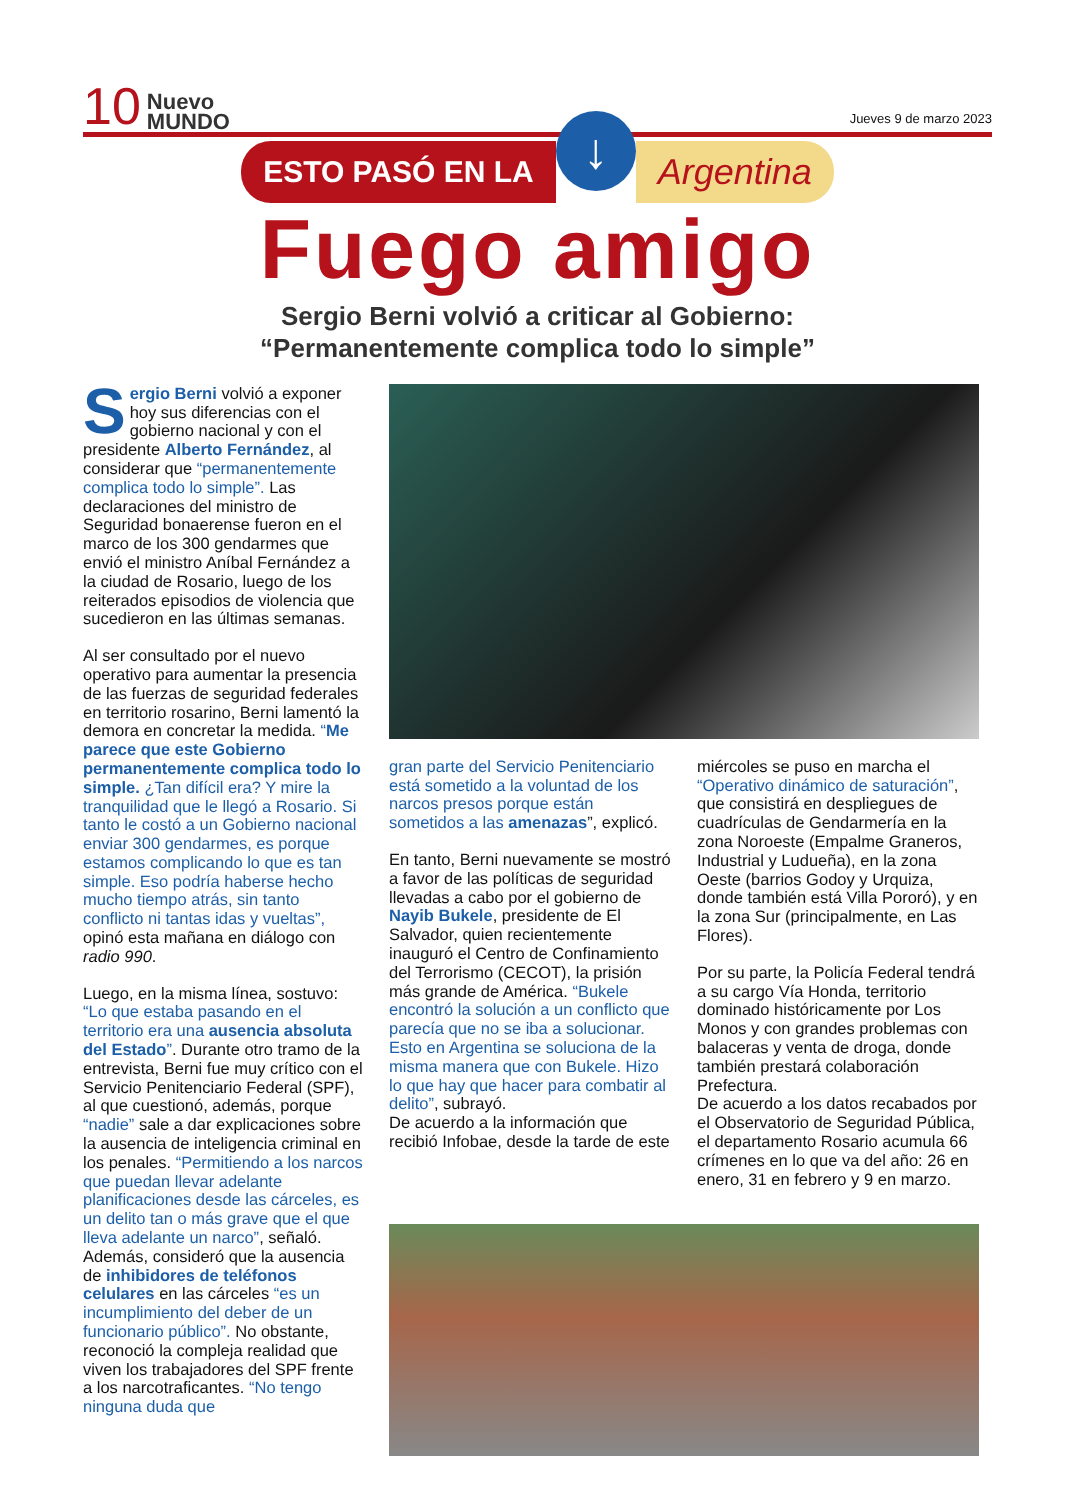10 Nuevo
MUNDO Jueves 9 de marzo 2023
ESTO PASÓ EN LA ↓ Argentina
Fuego amigo
Sergio Berni volvió a criticar al Gobierno:
“Permanentemente complica todo lo simple”
Sergio Berni volvió a exponer hoy sus diferencias con el gobierno nacional y con el presidente Alberto Fernández, al considerar que “permanentemente complica todo lo simple”. Las declaraciones del ministro de Seguridad bonaerense fueron en el marco de los 300 gendarmes que envió el ministro Aníbal Fernández a la ciudad de Rosario, luego de los reiterados episodios de violencia que sucedieron en las últimas semanas.
Al ser consultado por el nuevo operativo para aumentar la presencia de las fuerzas de seguridad federales en territorio rosarino, Berni lamentó la demora en concretar la medida. “Me parece que este Gobierno permanentemente complica todo lo simple. ¿Tan difícil era? Y mire la tranquilidad que le llegó a Rosario. Si tanto le costó a un Gobierno nacional enviar 300 gendarmes, es porque estamos complicando lo que es tan simple. Eso podría haberse hecho mucho tiempo atrás, sin tanto conflicto ni tantas idas y vueltas”, opinó esta mañana en diálogo con radio 990.
Luego, en la misma línea, sostuvo: “Lo que estaba pasando en el territorio era una ausencia absoluta del Estado”. Durante otro tramo de la entrevista, Berni fue muy crítico con el Servicio Penitenciario Federal (SPF), al que cuestionó, además, porque “nadie” sale a dar explicaciones sobre la ausencia de inteligencia criminal en los penales. “Permitiendo a los narcos que puedan llevar adelante planificaciones desde las cárceles, es un delito tan o más grave que el que lleva adelante un narco”, señaló. Además, consideró que la ausencia de inhibidores de teléfonos celulares en las cárceles “es un incumplimiento del deber de un funcionario público”. No obstante, reconoció la compleja realidad que viven los trabajadores del SPF frente a los narcotraficantes. “No tengo ninguna duda que
gran parte del Servicio Penitenciario está sometido a la voluntad de los narcos presos porque están sometidos a las amenazas”, explicó.
En tanto, Berni nuevamente se mostró a favor de las políticas de seguridad llevadas a cabo por el gobierno de Nayib Bukele, presidente de El Salvador, quien recientemente inauguró el Centro de Confinamiento del Terrorismo (CECOT), la prisión más grande de América. “Bukele encontró la solución a un conflicto que parecía que no se iba a solucionar. Esto en Argentina se soluciona de la misma manera que con Bukele. Hizo lo que hay que hacer para combatir al delito”, subrayó.
De acuerdo a la información que recibió Infobae, desde la tarde de este
miércoles se puso en marcha el “Operativo dinámico de saturación”, que consistirá en despliegues de cuadrículas de Gendarmería en la zona Noroeste (Empalme Graneros, Industrial y Ludueña), en la zona Oeste (barrios Godoy y Urquiza, donde también está Villa Pororó), y en la zona Sur (principalmente, en Las Flores).
Por su parte, la Policía Federal tendrá a su cargo Vía Honda, territorio dominado históricamente por Los Monos y con grandes problemas con balaceras y venta de droga, donde también prestará colaboración Prefectura.
De acuerdo a los datos recabados por el Observatorio de Seguridad Pública, el departamento Rosario acumula 66 crímenes en lo que va del año: 26 en enero, 31 en febrero y 9 en marzo.